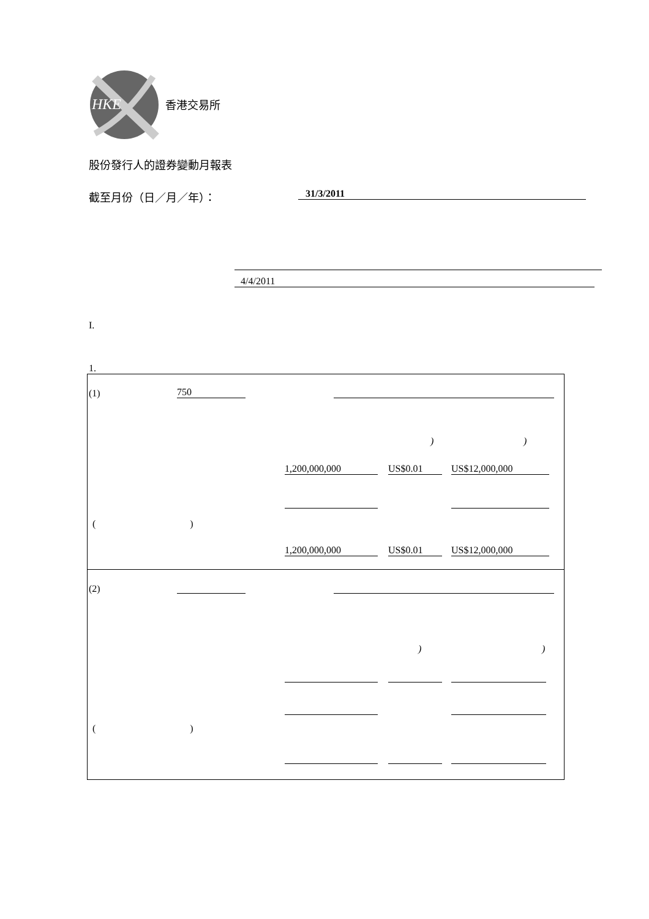HKE
香港交易所
股份發行人的證券變動月報表
截至月份（日／月／年）： 31/3/2011
4/4/2011
I.
1.
(1) 750
) )
1,200,000,000 US$0.01 US$12,000,000
( )
1,200,000,000 US$0.01 US$12,000,000
(2)
) )
( )